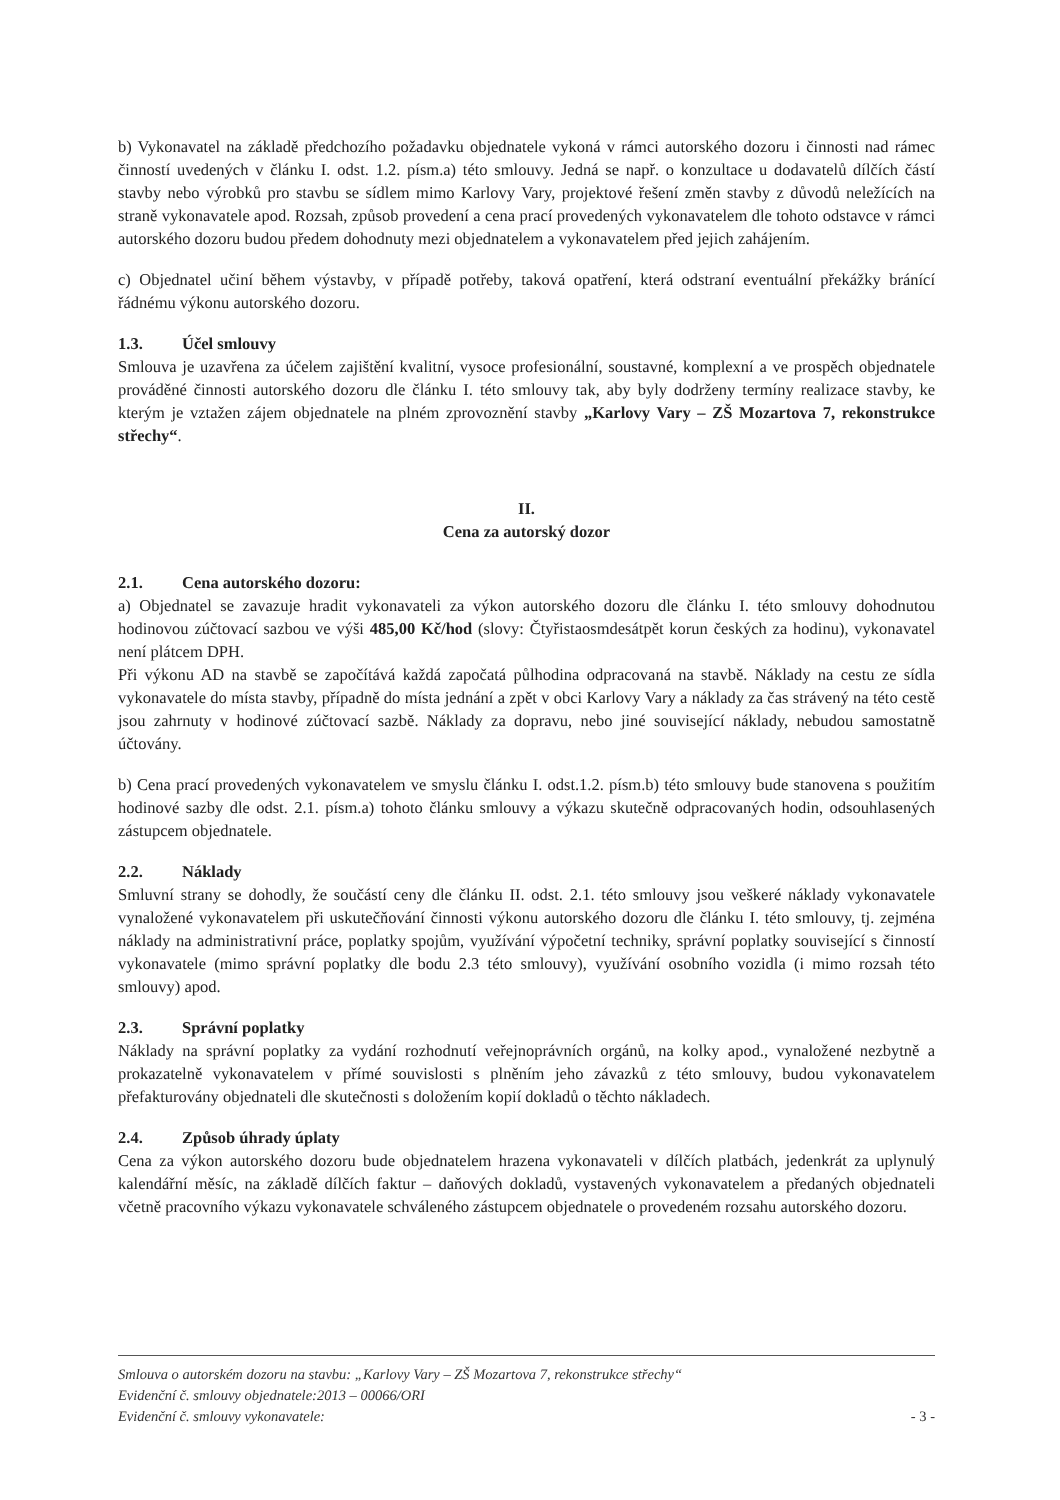b) Vykonavatel na základě předchozího požadavku objednatele vykoná v rámci autorského dozoru i činnosti nad rámec činností uvedených v článku I. odst. 1.2. písm.a) této smlouvy. Jedná se např. o konzultace u dodavatelů dílčích částí stavby nebo výrobků pro stavbu se sídlem mimo Karlovy Vary, projektové řešení změn stavby z důvodů neležících na straně vykonavatele apod. Rozsah, způsob provedení a cena prací provedených vykonavatelem dle tohoto odstavce v rámci autorského dozoru budou předem dohodnuty mezi objednatelem a vykonavatelem před jejich zahájením.
c) Objednatel učiní během výstavby, v případě potřeby, taková opatření, která odstraní eventuální překážky bránící řádnému výkonu autorského dozoru.
1.3. Účel smlouvy
Smlouva je uzavřena za účelem zajištění kvalitní, vysoce profesionální, soustavné, komplexní a ve prospěch objednatele prováděné činnosti autorského dozoru dle článku I. této smlouvy tak, aby byly dodrženy termíny realizace stavby, ke kterým je vztažen zájem objednatele na plném zprovoznění stavby „Karlovy Vary – ZŠ Mozartova 7, rekonstrukce střechy“.
II.
Cena za autorský dozor
2.1. Cena autorského dozoru:
a) Objednatel se zavazuje hradit vykonavateli za výkon autorského dozoru dle článku I. této smlouvy dohodnutou hodinovou zúčtovací sazbou ve výši 485,00 Kč/hod (slovy: Čtyřistaosmdesátpět korun českých za hodinu), vykonavatel není plátcem DPH.
Při výkonu AD na stavbě se započítává každá započatá půlhodina odpracovaná na stavbě. Náklady na cestu ze sídla vykonavatele do místa stavby, případně do místa jednání a zpět v obci Karlovy Vary a náklady za čas strávený na této cestě jsou zahrnuty v hodinové zúčtovací sazbě. Náklady za dopravu, nebo jiné související náklady, nebudou samostatně účtovány.
b) Cena prací provedených vykonavatelem ve smyslu článku I. odst.1.2. písm.b) této smlouvy bude stanovena s použitím hodinové sazby dle odst. 2.1. písm.a) tohoto článku smlouvy a výkazu skutečně odpracovaných hodin, odsouhlasených zástupcem objednatele.
2.2. Náklady
Smluvní strany se dohodly, že součástí ceny dle článku II. odst. 2.1. této smlouvy jsou veškeré náklady vykonavatele vynaložené vykonavatelem při uskutečňování činnosti výkonu autorského dozoru dle článku I. této smlouvy, tj. zejména náklady na administrativní práce, poplatky spojům, využívání výpočetní techniky, správní poplatky související s činností vykonavatele (mimo správní poplatky dle bodu 2.3 této smlouvy), využívání osobního vozidla (i mimo rozsah této smlouvy) apod.
2.3. Správní poplatky
Náklady na správní poplatky za vydání rozhodnutí veřejnoprávních orgánů, na kolky apod., vynaložené nezbytně a prokazatelně vykonavatelem v přímé souvislosti s plněním jeho závazků z této smlouvy, budou vykonavatelem přefakturovány objednateli dle skutečnosti s doložením kopií dokladů o těchto nákladech.
2.4. Způsob úhrady úplaty
Cena za výkon autorského dozoru bude objednatelem hrazena vykonavateli v dílčích platbách, jedenkrát za uplynulý kalendářní měsíc, na základě dílčích faktur – daňových dokladů, vystavených vykonavatelem a předaných objednateli včetně pracovního výkazu vykonavatele schváleného zástupcem objednatele o provedeném rozsahu autorského dozoru.
Smlouva o autorském dozoru na stavbu: „Karlovy Vary – ZŠ Mozartova 7, rekonstrukce střechy“
Evidenční č. smlouvy objednatele:2013 – 00066/ORI
Evidenční č. smlouvy vykonavatele: - 3 -